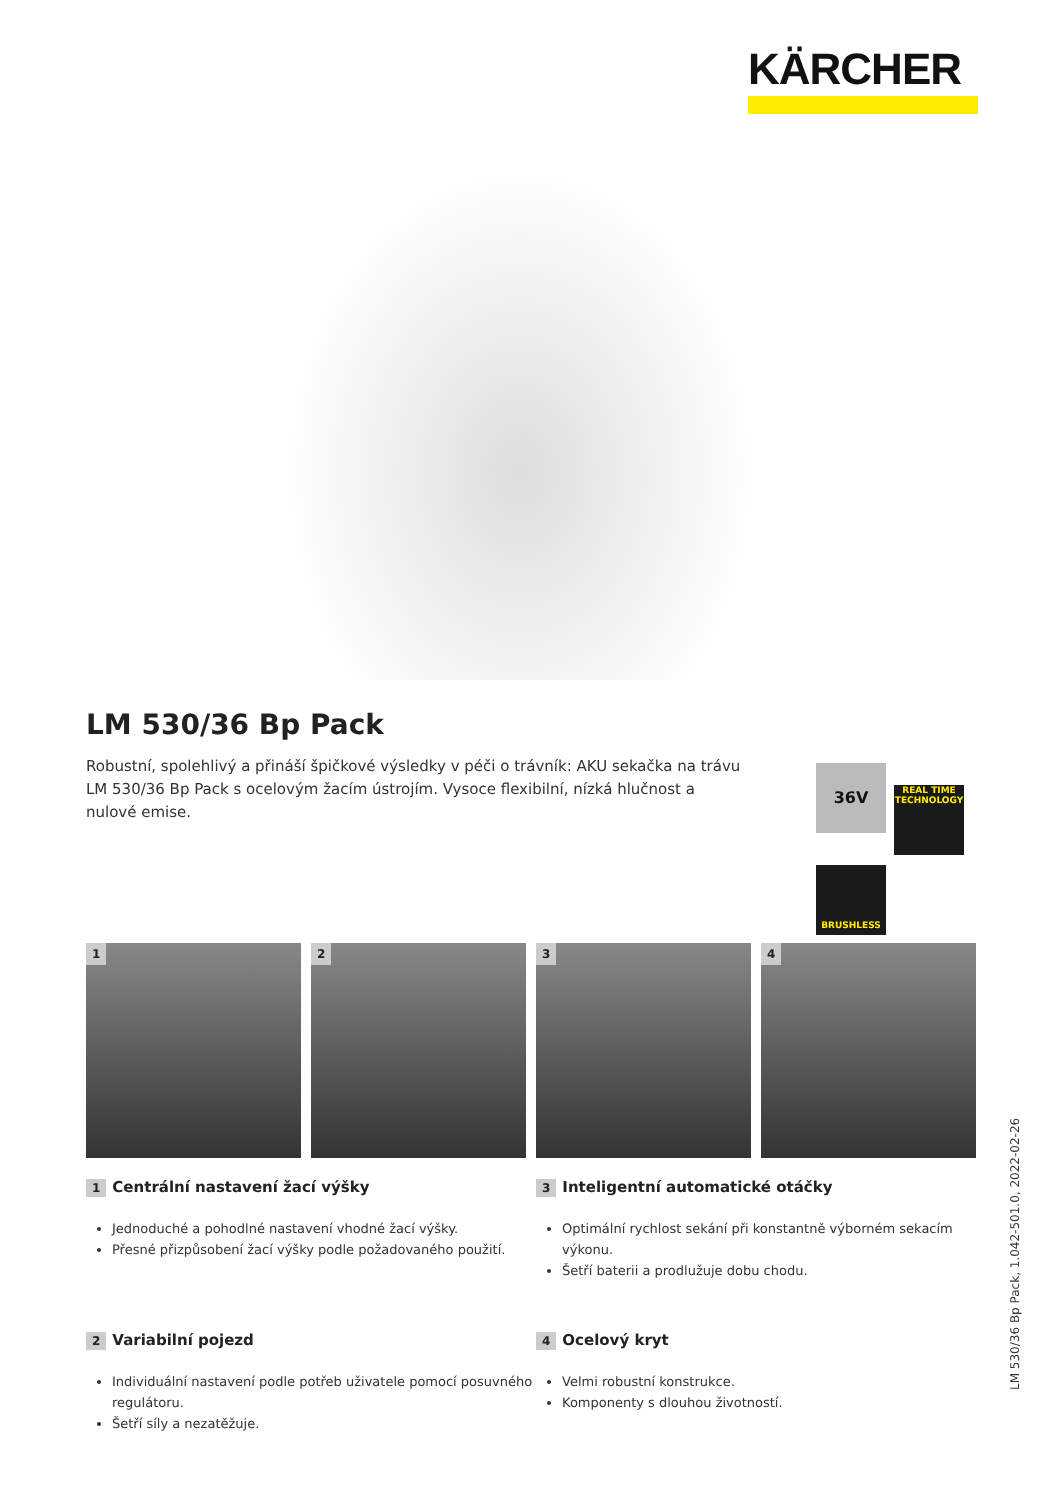KÄRCHER
LM 530/36 Bp Pack
Robustní, spolehlivý a přináší špičkové výsledky v péči o trávník: AKU sekačka na trávu LM 530/36 Bp Pack s ocelovým žacím ústrojím. Vysoce flexibilní, nízká hlučnost a nulové emise.
36V
REAL TIME TECHNOLOGY
BRUSHLESS
1
2
3
4
1 Centrální nastavení žací výšky
Jednoduché a pohodlné nastavení vhodné žací výšky.
Přesné přizpůsobení žací výšky podle požadovaného použití.
3 Inteligentní automatické otáčky
Optimální rychlost sekání při konstantně výborném sekacím výkonu.
Šetří baterii a prodlužuje dobu chodu.
2 Variabilní pojezd
Individuální nastavení podle potřeb uživatele pomocí posuvného regulátoru.
Šetří síly a nezatěžuje.
4 Ocelový kryt
Velmi robustní konstrukce.
Komponenty s dlouhou životností.
LM 530/36 Bp Pack, 1.042-501.0, 2022-02-26